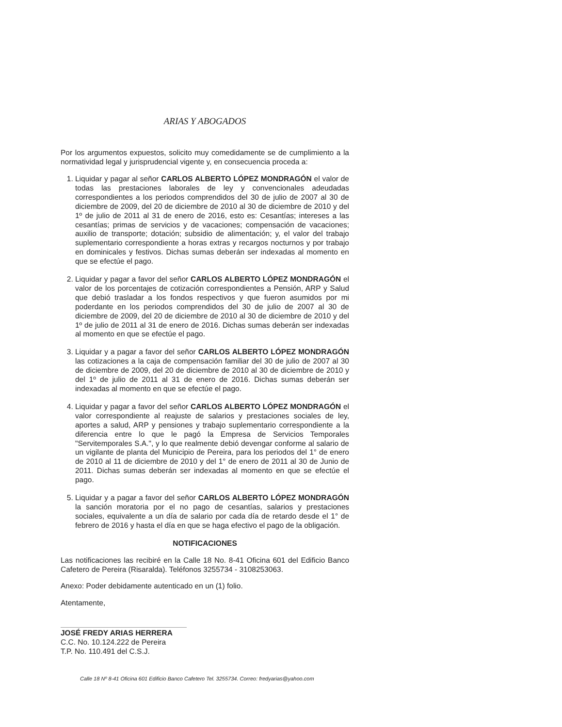ARIAS Y ABOGADOS
Por los argumentos expuestos, solicito muy comedidamente se de cumplimiento a la normatividad legal y jurisprudencial vigente y, en consecuencia proceda a:
1. Liquidar y pagar al señor CARLOS ALBERTO LÓPEZ MONDRAGÓN el valor de todas las prestaciones laborales de ley y convencionales adeudadas correspondientes a los periodos comprendidos del 30 de julio de 2007 al 30 de diciembre de 2009, del 20 de diciembre de 2010 al 30 de diciembre de 2010 y del 1º de julio de 2011 al 31 de enero de 2016, esto es: Cesantías; intereses a las cesantías; primas de servicios y de vacaciones; compensación de vacaciones; auxilio de transporte; dotación; subsidio de alimentación; y, el valor del trabajo suplementario correspondiente a horas extras y recargos nocturnos y por trabajo en dominicales y festivos. Dichas sumas deberán ser indexadas al momento en que se efectúe el pago.
2. Liquidar y pagar a favor del señor CARLOS ALBERTO LÓPEZ MONDRAGÓN el valor de los porcentajes de cotización correspondientes a Pensión, ARP y Salud que debió trasladar a los fondos respectivos y que fueron asumidos por mi poderdante en los periodos comprendidos del 30 de julio de 2007 al 30 de diciembre de 2009, del 20 de diciembre de 2010 al 30 de diciembre de 2010 y del 1º de julio de 2011 al 31 de enero de 2016. Dichas sumas deberán ser indexadas al momento en que se efectúe el pago.
3. Liquidar y a pagar a favor del señor CARLOS ALBERTO LÓPEZ MONDRAGÓN las cotizaciones a la caja de compensación familiar del 30 de julio de 2007 al 30 de diciembre de 2009, del 20 de diciembre de 2010 al 30 de diciembre de 2010 y del 1º de julio de 2011 al 31 de enero de 2016. Dichas sumas deberán ser indexadas al momento en que se efectúe el pago.
4. Liquidar y pagar a favor del señor CARLOS ALBERTO LÓPEZ MONDRAGÓN el valor correspondiente al reajuste de salarios y prestaciones sociales de ley, aportes a salud, ARP y pensiones y trabajo suplementario correspondiente a la diferencia entre lo que le pagó la Empresa de Servicios Temporales "Servitemporales S.A.", y lo que realmente debió devengar conforme al salario de un vigilante de planta del Municipio de Pereira, para los periodos del 1° de enero de 2010 al 11 de diciembre de 2010 y del 1° de enero de 2011 al 30 de Junio de 2011. Dichas sumas deberán ser indexadas al momento en que se efectúe el pago.
5. Liquidar y a pagar a favor del señor CARLOS ALBERTO LÓPEZ MONDRAGÓN la sanción moratoria por el no pago de cesantías, salarios y prestaciones sociales, equivalente a un día de salario por cada día de retardo desde el 1° de febrero de 2016 y hasta el día en que se haga efectivo el pago de la obligación.
NOTIFICACIONES
Las notificaciones las recibiré en la Calle 18 No. 8-41 Oficina 601 del Edificio Banco Cafetero de Pereira (Risaralda). Teléfonos 3255734 - 3108253063.
Anexo: Poder debidamente autenticado en un (1) folio.
Atentamente,
JOSÉ FREDY ARIAS HERRERA
C.C. No. 10.124.222 de Pereira
T.P. No. 110.491 del C.S.J.
Calle 18 Nº 8-41 Oficina 601 Edificio Banco Cafetero Tel. 3255734. Correo: fredyarias@yahoo.com